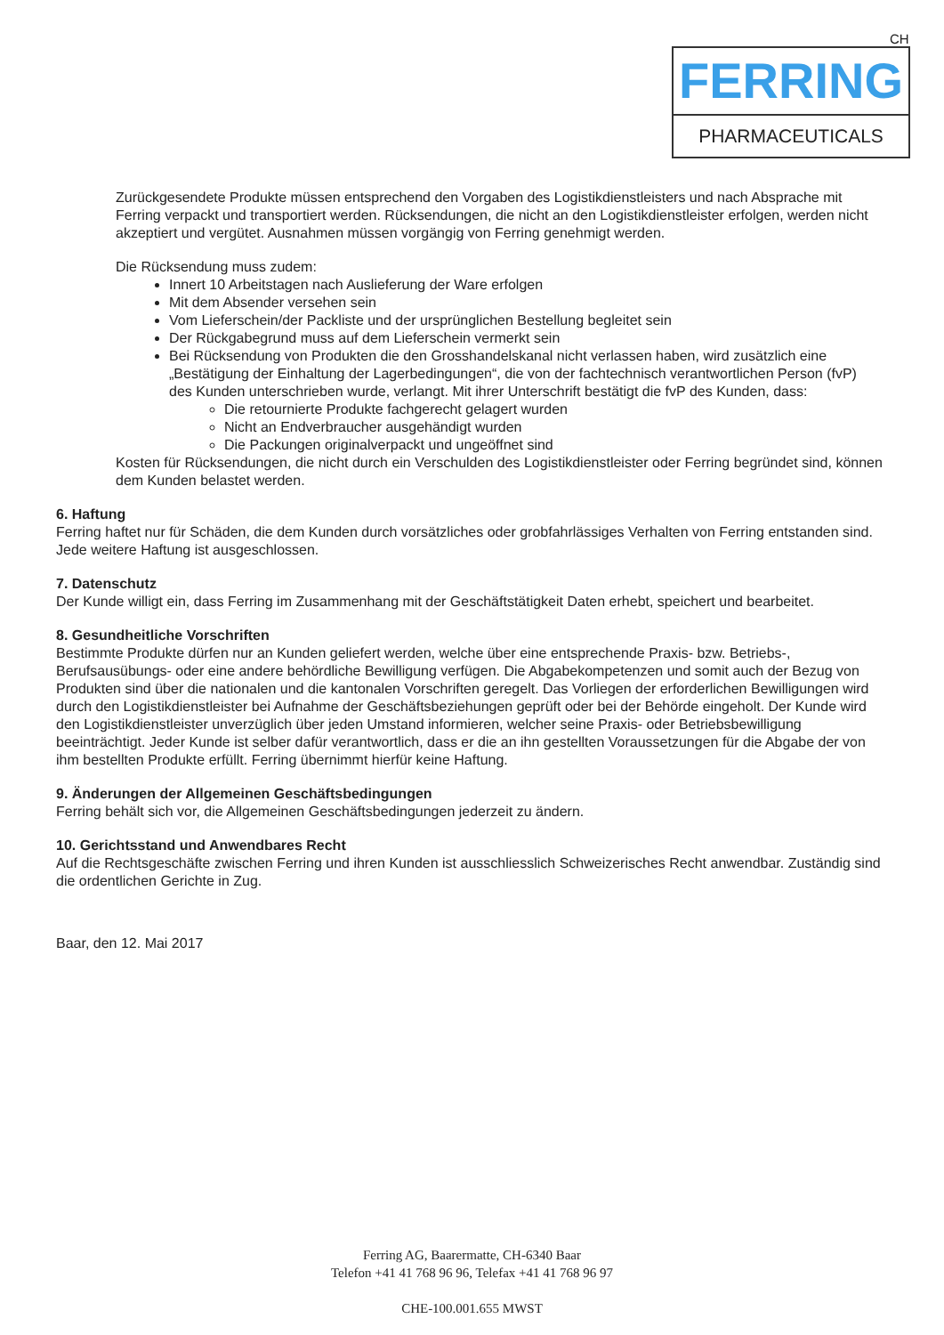CH
FERRING
PHARMACEUTICALS
Zurückgesendete Produkte müssen entsprechend den Vorgaben des Logistikdienstleisters und nach Absprache mit Ferring verpackt und transportiert werden. Rücksendungen, die nicht an den Logistikdienstleister erfolgen, werden nicht akzeptiert und vergütet. Ausnahmen müssen vorgängig von Ferring genehmigt werden.
Die Rücksendung muss zudem:
Innert 10 Arbeitstagen nach Auslieferung der Ware erfolgen
Mit dem Absender versehen sein
Vom Lieferschein/der Packliste und der ursprünglichen Bestellung begleitet sein
Der Rückgabegrund muss auf dem Lieferschein vermerkt sein
Bei Rücksendung von Produkten die den Grosshandelskanal nicht verlassen haben, wird zusätzlich eine „Bestätigung der Einhaltung der Lagerbedingungen“, die von der fachtechnisch verantwortlichen Person (fvP) des Kunden unterschrieben wurde, verlangt. Mit ihrer Unterschrift bestätigt die fvP des Kunden, dass:
Die retournierte Produkte fachgerecht gelagert wurden
Nicht an Endverbraucher ausgehändigt wurden
Die Packungen originalverpackt und ungeöffnet sind
Kosten für Rücksendungen, die nicht durch ein Verschulden des Logistikdienstleister oder Ferring begründet sind, können dem Kunden belastet werden.
6. Haftung
Ferring haftet nur für Schäden, die dem Kunden durch vorsätzliches oder grobfahrlässiges Verhalten von Ferring entstanden sind. Jede weitere Haftung ist ausgeschlossen.
7. Datenschutz
Der Kunde willigt ein, dass Ferring im Zusammenhang mit der Geschäftstätigkeit Daten erhebt, speichert und bearbeitet.
8. Gesundheitliche Vorschriften
Bestimmte Produkte dürfen nur an Kunden geliefert werden, welche über eine entsprechende Praxis- bzw. Betriebs-, Berufsausübungs- oder eine andere behördliche Bewilligung verfügen. Die Abgabekompetenzen und somit auch der Bezug von Produkten sind über die nationalen und die kantonalen Vorschriften geregelt. Das Vorliegen der erforderlichen Bewilligungen wird durch den Logistikdienstleister bei Aufnahme der Geschäftsbeziehungen geprüft oder bei der Behörde eingeholt. Der Kunde wird den Logistikdienstleister unverzüglich über jeden Umstand informieren, welcher seine Praxis- oder Betriebsbewilligung beeinträchtigt. Jeder Kunde ist selber dafür verantwortlich, dass er die an ihn gestellten Voraussetzungen für die Abgabe der von ihm bestellten Produkte erfüllt. Ferring übernimmt hierfür keine Haftung.
9. Änderungen der Allgemeinen Geschäftsbedingungen
Ferring behält sich vor, die Allgemeinen Geschäftsbedingungen jederzeit zu ändern.
10. Gerichtsstand und Anwendbares Recht
Auf die Rechtsgeschäfte zwischen Ferring und ihren Kunden ist ausschliesslich Schweizerisches Recht anwendbar. Zuständig sind die ordentlichen Gerichte in Zug.
Baar, den 12. Mai 2017
Ferring AG, Baarermatte, CH-6340 Baar
Telefon +41 41 768 96 96, Telefax +41 41 768 96 97
CHE-100.001.655 MWST